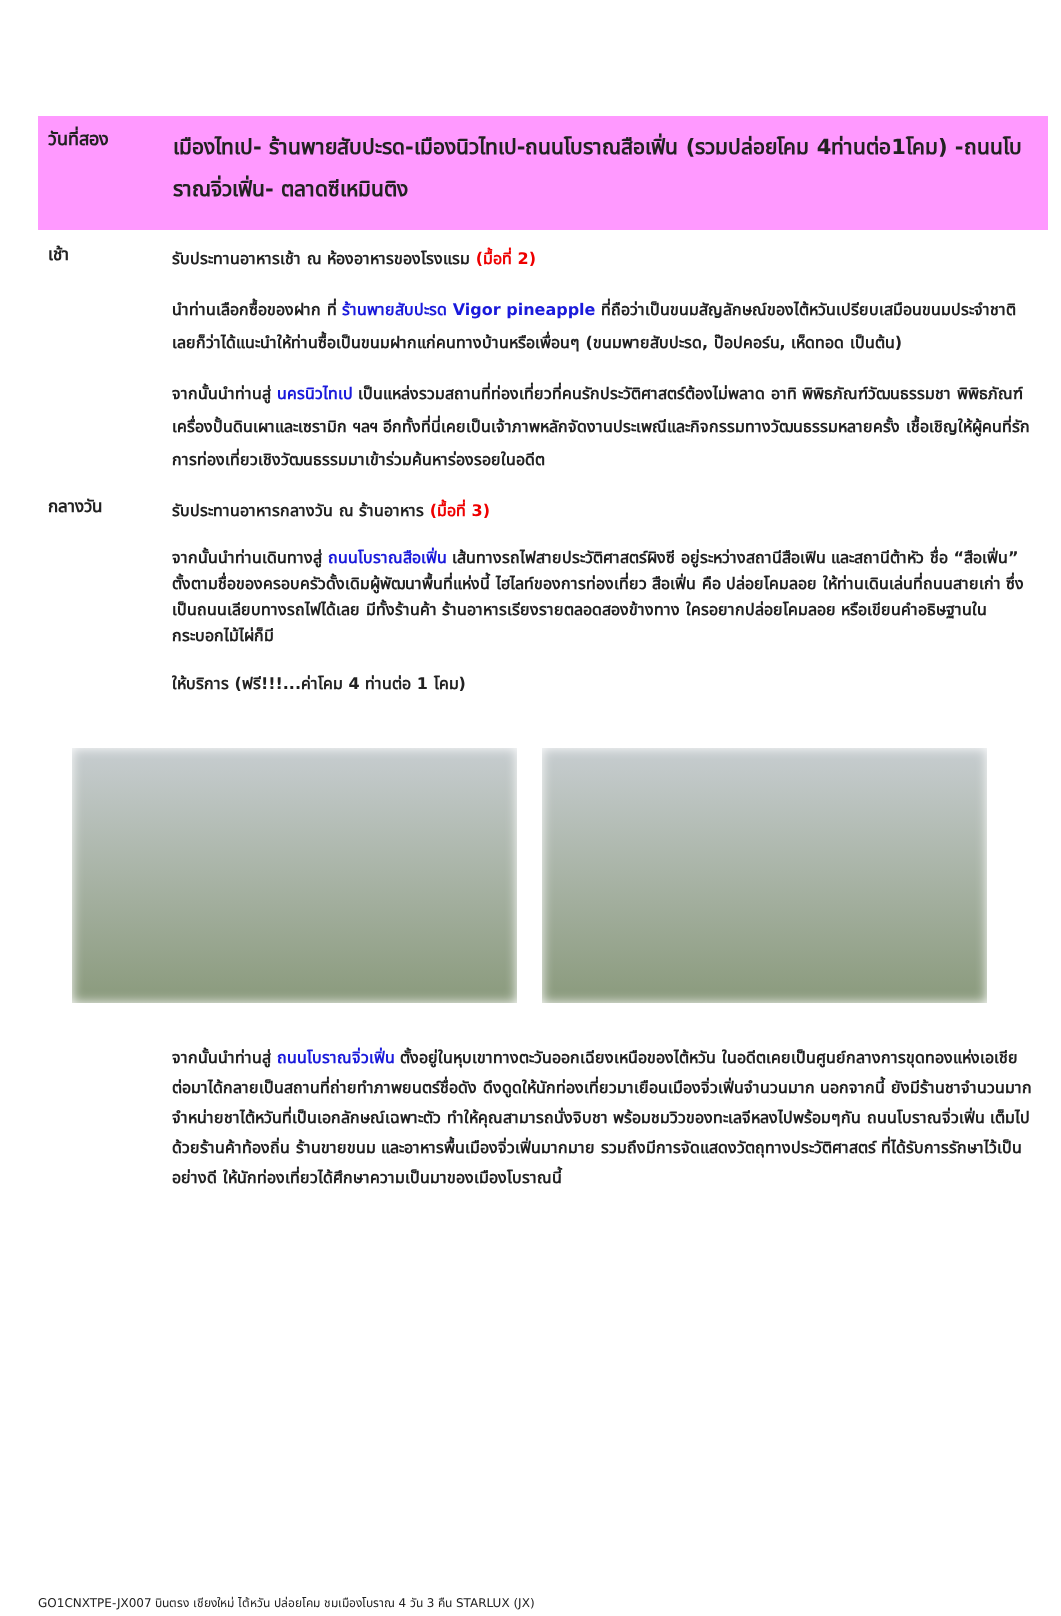วันที่สอง
เมืองไทเป- ร้านพายสับปะรด-เมืองนิวไทเป-ถนนโบราณสือเฟิ่น (รวมปล่อยโคม 4ท่านต่อ1โคม) -ถนนโบราณจิ่วเฟิ่น- ตลาดซีเหมินติง
เช้า
รับประทานอาหารเช้า ณ ห้องอาหารของโรงแรม (มื้อที่ 2)
นำท่านเลือกซื้อของฝาก ที่ ร้านพายสับปะรด Vigor pineapple ที่ถือว่าเป็นขนมสัญลักษณ์ของไต้หวันเปรียบเสมือนขนมประจำชาติเลยก็ว่าได้แนะนำให้ท่านซื้อเป็นขนมฝากแก่คนทางบ้านหรือเพื่อนๆ (ขนมพายสับปะรด, ป๊อปคอร์น, เห็ดทอด เป็นต้น)
จากนั้นนำท่านสู่ นครนิวไทเป เป็นแหล่งรวมสถานที่ท่องเที่ยวที่คนรักประวัติศาสตร์ต้องไม่พลาด อาทิ พิพิธภัณฑ์วัฒนธรรมชา พิพิธภัณฑ์เครื่องปั้นดินเผาและเซรามิก ฯลฯ อีกทั้งที่นี่เคยเป็นเจ้าภาพหลักจัดงานประเพณีและกิจกรรมทางวัฒนธรรมหลายครั้ง เชื้อเชิญให้ผู้คนที่รักการท่องเที่ยวเชิงวัฒนธรรมมาเข้าร่วมค้นหาร่องรอยในอดีต
กลางวัน
รับประทานอาหารกลางวัน ณ ร้านอาหาร (มื้อที่ 3)
จากนั้นนำท่านเดินทางสู่ ถนนโบราณสือเฟิ่น เส้นทางรถไฟสายประวัติศาสตร์ผิงซี อยู่ระหว่างสถานีสือเฟิน และสถานีต้าหัว ชื่อ “สือเฟิ่น” ตั้งตามชื่อของครอบครัวดั้งเดิมผู้พัฒนาพื้นที่แห่งนี้ ไฮไลท์ของการท่องเที่ยว สือเฟิ่น คือ ปล่อยโคมลอย ให้ท่านเดินเล่นที่ถนนสายเก่า ซึ่งเป็นถนนเลียบทางรถไฟได้เลย มีทั้งร้านค้า ร้านอาหารเรียงรายตลอดสองข้างทาง ใครอยากปล่อยโคมลอย หรือเขียนคำอธิษฐานในกระบอกไม้ไผ่ก็มี
ให้บริการ (ฟรี!!!...ค่าโคม 4 ท่านต่อ 1 โคม)
จากนั้นนำท่านสู่ ถนนโบราณจิ่วเฟิ่น ตั้งอยู่ในหุบเขาทางตะวันออกเฉียงเหนือของไต้หวัน ในอดีตเคยเป็นศูนย์กลางการขุดทองแห่งเอเชีย ต่อมาได้กลายเป็นสถานที่ถ่ายทำภาพยนตร์ชื่อดัง ดึงดูดให้นักท่องเที่ยวมาเยือนเมืองจิ่วเฟิ่นจำนวนมาก นอกจากนี้ ยังมีร้านชาจำนวนมาก จำหน่ายชาไต้หวันที่เป็นเอกลักษณ์เฉพาะตัว ทำให้คุณสามารถนั่งจิบชา พร้อมชมวิวของทะเลจีหลงไปพร้อมๆกัน ถนนโบราณจิ่วเฟิ่น เต็มไปด้วยร้านค้าท้องถิ่น ร้านขายขนม และอาหารพื้นเมืองจิ่วเฟิ่นมากมาย รวมถึงมีการจัดแสดงวัตถุทางประวัติศาสตร์ ที่ได้รับการรักษาไว้เป็นอย่างดี ให้นักท่องเที่ยวได้ศึกษาความเป็นมาของเมืองโบราณนี้
GO1CNXTPE-JX007 บินตรง เชียงใหม่ ไต้หวัน ปล่อยโคม ชมเมืองโบราณ 4 วัน 3 คืน STARLUX (JX)